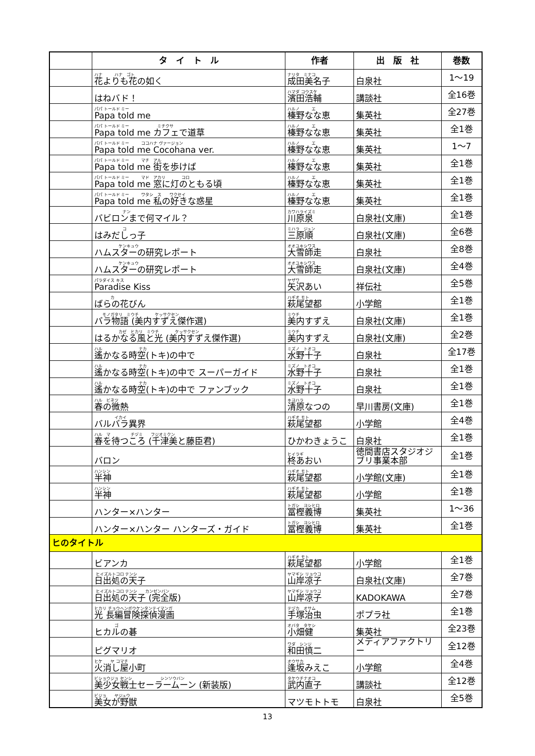| | タ イ ト ル | 作者 | 出 版 社 | 巻数 |
| --- | --- | --- | --- | --- |
| | ハナ ハナ ゴト 花よりも花の如く | ナリタ ミナコ 成田美名子 | 白泉社 | 1～19 |
| | はねバド！ | ハマダ コウスケ 濱田浩輔 | 講談社 | 全16巻 |
| | パパ トールド ミー Papa told me | ハルノ エ 榛野なな恵 | 集英社 | 全27巻 |
| | パパ トールド ミー ミチクサ Papa told me カフェで道草 | ハルノ エ 榛野なな恵 | 集英社 | 全1巻 |
| | パパ トールド ミー ココハナ ヴァージョン Papa told me Cocohana ver. | ハルノ エ 榛野なな恵 | 集英社 | 1～7 |
| | パパ トールド ミー マチ アル Papa told me 街を歩けば | ハルノ エ 榛野なな恵 | 集英社 | 全1巻 |
| | パパ トールド ミー マド アカリ コロ Papa told me 窓に灯のともる頃 | ハルノ エ 榛野なな恵 | 集英社 | 全1巻 |
| | パパ トールド ミー ワタシ ス ワクセイ Papa told me 私の好きな惑星 | ハルノ エ 榛野なな恵 | 集英社 | 全1巻 |
| | ナン バビロンまで何マイル？ | カワハライズミ 川原泉 | 白泉社(文庫) | 全1巻 |
| | コ はみだしっ子 | ミハラ ジュン 三原順 | 白泉社(文庫) | 全6巻 |
| | ケンキュウ ハムスターの研究レポート | オオユキシワス 大雪師走 | 白泉社 | 全8巻 |
| | ケンキュウ ハムスターの研究レポート | オオユキシワス 大雪師走 | 白泉社(文庫) | 全4巻 |
| | パラダイス キス Paradise Kiss | ヤザワ 矢沢あい | 祥伝社 | 全5巻 |
| | カ ばらの花びん | ハギオ モト 萩尾望都 | 小学館 | 全1巻 |
| | モノガタリ ミウチ ケッサクセン バラ物語 (美内すずえ傑作選) | ミウチ 美内すずえ | 白泉社(文庫) | 全1巻 |
| | カゼ ヒカリ ミウチ ケッサクセン はるかなる風と光 (美内すずえ傑作選) | ミウチ 美内すずえ | 白泉社(文庫) | 全2巻 |
| | ハル ナカ 遙かなる時空(トキ)の中で | ミズノ トオコ 水野十子 | 白泉社 | 全17巻 |
| | ハル ナカ 遙かなる時空(トキ)の中で スーパーガイド | ミズノ トオコ 水野十子 | 白泉社 | 全1巻 |
| | ハル ナカ 遙かなる時空(トキ)の中で ファンブック | ミズノ トオコ 水野十子 | 白泉社 | 全1巻 |
| | ハル ビネツ 春の微熱 | キヨハラ 清原なつの | 早川書房(文庫) | 全1巻 |
| | イカイ バルバラ異界 | ハギオ モト 萩尾望都 | 小学館 | 全4巻 |
| | ハル マ チヅミ フジオミクン 春を待つころ (千津美と藤臣君) | ひかわきょうこ | 白泉社 | 全1巻 |
| | バロン | ヒイラギ 柊あおい | 徳間書店スタジオジブリ事業本部 | 全1巻 |
| | ハンシン 半神 | ハギオ モト 萩尾望都 | 小学館(文庫) | 全1巻 |
| | ハンシン 半神 | ハギオ モト 萩尾望都 | 小学館 | 全1巻 |
| | ハンター×ハンター | トガシ ヨシヒロ 冨樫義博 | 集英社 | 1～36 |
| | ハンター×ハンター ハンターズ・ガイド | トガシ ヨシヒロ 冨樫義博 | 集英社 | 全1巻 |
| ヒのタイトル | | | | |
| | ビアンカ | ハギオ モト 萩尾望都 | 小学館 | 全1巻 |
| | ヒイズルトコロ テンシ 日出処の天子 | ヤマギシ リョウコ 山岸凉子 | 白泉社(文庫) | 全7巻 |
| | ヒイズルトコロ テンシ カンゼンバン 日出処の天子 (完全版) | ヤマギシ リョウコ 山岸凉子 | KADOKAWA | 全7巻 |
| | ヒカリ チョウヘンボウケンタンテイマンガ 光 長編冒険探偵漫画 | テヅカ オサム 手塚治虫 | ポプラ社 | 全1巻 |
| | ゴ ヒカルの碁 | オバタ タケシ 小畑健 | 集英社 | 全23巻 |
| | ピグマリオ | ワダ シンジ 和田慎二 | メディアファクトリー | 全12巻 |
| | ヒケ ヤ コマチ 火消し屋小町 | オウサカ 逢坂みえこ | 小学館 | 全4巻 |
| | ビショウジョ センシ シンソウバン 美少女戦士セーラームーン (新装版) | タケウチナオコ 武内直子 | 講談社 | 全12巻 |
| | ビジョ ヤジュウ 美女が野獣 | マツモトトモ | 白泉社 | 全5巻 |
13